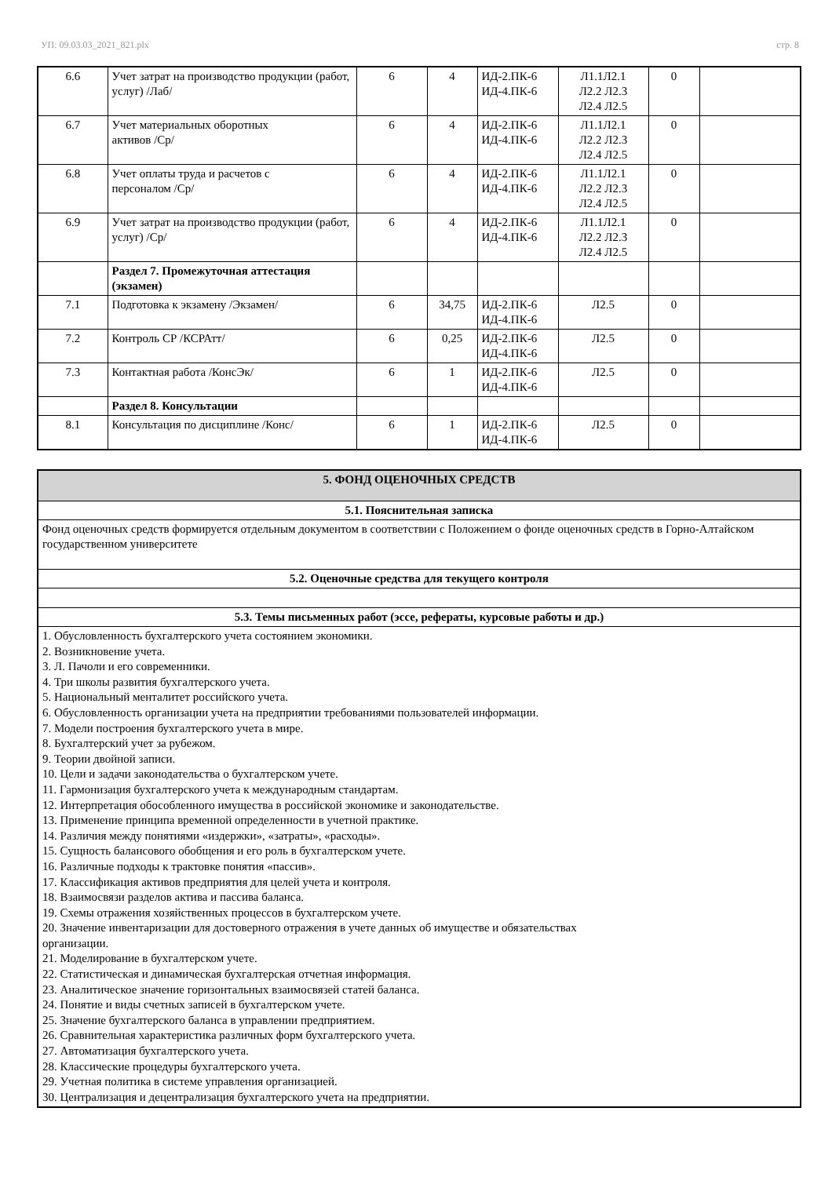УП: 09.03.03_2021_821.plx стр. 8
| 6.6 | Учет затрат на производство продукции (работ, услуг) /Лаб/ | 6 | 4 | ИД-2.ПК-6 ИД-4.ПК-6 | Л1.1Л2.1 Л2.2 Л2.3 Л2.4 Л2.5 | 0 | |
| 6.7 | Учет материальных оборотных активов /Ср/ | 6 | 4 | ИД-2.ПК-6 ИД-4.ПК-6 | Л1.1Л2.1 Л2.2 Л2.3 Л2.4 Л2.5 | 0 | |
| 6.8 | Учет оплаты труда и расчетов с персоналом /Ср/ | 6 | 4 | ИД-2.ПК-6 ИД-4.ПК-6 | Л1.1Л2.1 Л2.2 Л2.3 Л2.4 Л2.5 | 0 | |
| 6.9 | Учет затрат на производство продукции (работ, услуг) /Ср/ | 6 | 4 | ИД-2.ПК-6 ИД-4.ПК-6 | Л1.1Л2.1 Л2.2 Л2.3 Л2.4 Л2.5 | 0 | |
| | Раздел 7. Промежуточная аттестация (экзамен) | | | | | | |
| 7.1 | Подготовка к экзамену /Экзамен/ | 6 | 34,75 | ИД-2.ПК-6 ИД-4.ПК-6 | Л2.5 | 0 | |
| 7.2 | Контроль СР /КСРАтт/ | 6 | 0,25 | ИД-2.ПК-6 ИД-4.ПК-6 | Л2.5 | 0 | |
| 7.3 | Контактная работа /КонсЭк/ | 6 | 1 | ИД-2.ПК-6 ИД-4.ПК-6 | Л2.5 | 0 | |
| | Раздел 8. Консультации | | | | | | |
| 8.1 | Консультация по дисциплине /Конс/ | 6 | 1 | ИД-2.ПК-6 ИД-4.ПК-6 | Л2.5 | 0 | |
| 5. ФОНД ОЦЕНОЧНЫХ СРЕДСТВ |
| 5.1. Пояснительная записка |
| Фонд оценочных средств формируется отдельным документом в соответствии с Положением о фонде оценочных средств в Горно-Алтайском государственном университете |
| 5.2. Оценочные средства для текущего контроля |
| 5.3. Темы письменных работ (эссе, рефераты, курсовые работы и др.) |
| 1. Обусловленность бухгалтерского учета состоянием экономики. 2. Возникновение учета. 3. Л. Пачоли и его современники. 4. Три школы развития бухгалтерского учета. 5. Национальный менталитет российского учета. 6. Обусловленность организации учета на предприятии требованиями пользователей информации. 7. Модели построения бухгалтерского учета в мире. 8. Бухгалтерский учет за рубежом. 9. Теории двойной записи. 10. Цели и задачи законодательства о бухгалтерском учете. 11. Гармонизация бухгалтерского учета к международным стандартам. 12. Интерпретация обособленного имущества в российской экономике и законодательстве. 13. Применение принципа временной определенности в учетной практике. 14. Различия между понятиями «издержки», «затраты», «расходы». 15. Сущность балансового обобщения и его роль в бухгалтерском учете. 16. Различные подходы к трактовке понятия «пассив». 17. Классификация активов предприятия для целей учета и контроля. 18. Взаимосвязи разделов актива и пассива баланса. 19. Схемы отражения хозяйственных процессов в бухгалтерском учете. 20. Значение инвентаризации для достоверного отражения в учете данных об имуществе и обязательствах организации. 21. Моделирование в бухгалтерском учете. 22. Статистическая и динамическая бухгалтерская отчетная информация. 23. Аналитическое значение горизонтальных взаимосвязей статей баланса. 24. Понятие и виды счетных записей в бухгалтерском учете. 25. Значение бухгалтерского баланса в управлении предприятием. 26. Сравнительная характеристика различных форм бухгалтерского учета. 27. Автоматизация бухгалтерского учета. 28. Классические процедуры бухгалтерского учета. 29. Учетная политика в системе управления организацией. 30. Централизация и децентрализация бухгалтерского учета на предприятии. |